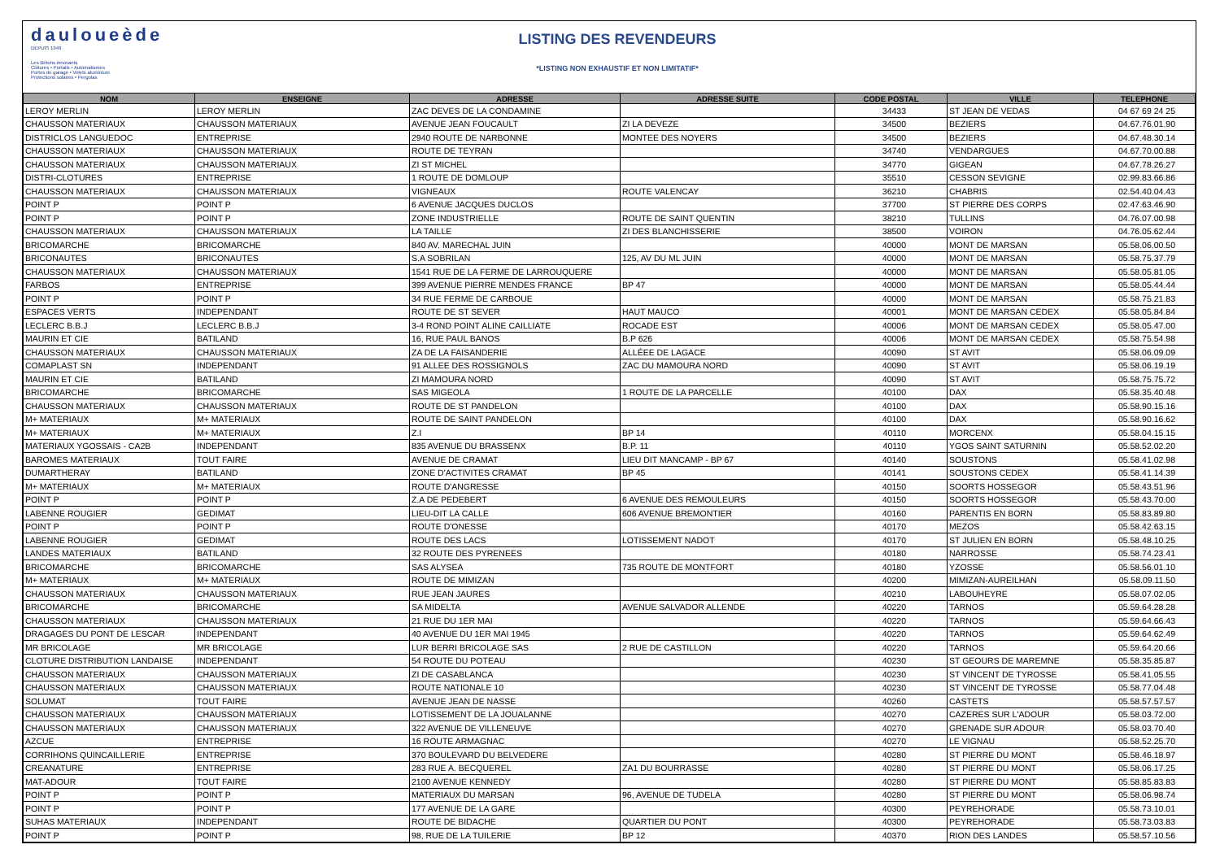dauloueède
DEPUIS 1949
Les Bétons innovants
Clôtures • Portails • Automatismes
Portes de garage • Volets aluminium
Protections solaires • Pergolas
LISTING DES REVENDEURS
*LISTING NON EXHAUSTIF ET NON LIMITATIF*
| NOM | ENSEIGNE | ADRESSE | ADRESSE SUITE | CODE POSTAL | VILLE | TELEPHONE |
| --- | --- | --- | --- | --- | --- | --- |
| LEROY MERLIN | LEROY MERLIN | ZAC DEVES DE LA CONDAMINE | | 34433 | ST JEAN DE VEDAS | 04 67 69 24 25 |
| CHAUSSON MATERIAUX | CHAUSSON MATERIAUX | AVENUE JEAN FOUCAULT | ZI LA DEVEZE | 34500 | BEZIERS | 04.67.76.01.90 |
| DISTRICLOS LANGUEDOC | ENTREPRISE | 2940 ROUTE DE NARBONNE | MONTEE DES NOYERS | 34500 | BEZIERS | 04.67.48.30.14 |
| CHAUSSON MATERIAUX | CHAUSSON MATERIAUX | ROUTE DE TEYRAN | | 34740 | VENDARGUES | 04.67.70.00.88 |
| CHAUSSON MATERIAUX | CHAUSSON MATERIAUX | ZI ST MICHEL | | 34770 | GIGEAN | 04.67.78.26.27 |
| DISTRI-CLOTURES | ENTREPRISE | 1 ROUTE DE DOMLOUP | | 35510 | CESSON SEVIGNE | 02.99.83.66.86 |
| CHAUSSON MATERIAUX | CHAUSSON MATERIAUX | VIGNEAUX | ROUTE VALENCAY | 36210 | CHABRIS | 02.54.40.04.43 |
| POINT P | POINT P | 6 AVENUE JACQUES DUCLOS | | 37700 | ST PIERRE DES CORPS | 02.47.63.46.90 |
| POINT P | POINT P | ZONE INDUSTRIELLE | ROUTE DE SAINT QUENTIN | 38210 | TULLINS | 04.76.07.00.98 |
| CHAUSSON MATERIAUX | CHAUSSON MATERIAUX | LA TAILLE | ZI DES BLANCHISSERIE | 38500 | VOIRON | 04.76.05.62.44 |
| BRICOMARCHE | BRICOMARCHE | 840 AV. MARECHAL JUIN | | 40000 | MONT DE MARSAN | 05.58.06.00.50 |
| BRICONAUTES | BRICONAUTES | S.A SOBRILAN | 125, AV DU ML JUIN | 40000 | MONT DE MARSAN | 05.58.75.37.79 |
| CHAUSSON MATERIAUX | CHAUSSON MATERIAUX | 1541 RUE DE LA FERME DE LARROUQUERE | | 40000 | MONT DE MARSAN | 05.58.05.81.05 |
| FARBOS | ENTREPRISE | 399 AVENUE PIERRE MENDES FRANCE | BP 47 | 40000 | MONT DE MARSAN | 05.58.05.44.44 |
| POINT P | POINT P | 34 RUE FERME DE CARBOUE | | 40000 | MONT DE MARSAN | 05.58.75.21.83 |
| ESPACES VERTS | INDEPENDANT | ROUTE DE ST SEVER | HAUT MAUCO | 40001 | MONT DE MARSAN CEDEX | 05.58.05.84.84 |
| LECLERC B.B.J | LECLERC B.B.J | 3-4 ROND POINT ALINE CAILLIATE | ROCADE EST | 40006 | MONT DE MARSAN CEDEX | 05.58.05.47.00 |
| MAURIN ET CIE | BATILAND | 16, RUE PAUL BANOS | B.P 626 | 40006 | MONT DE MARSAN CEDEX | 05.58.75.54.98 |
| CHAUSSON MATERIAUX | CHAUSSON MATERIAUX | ZA DE LA FAISANDERIE | ALLÉEE DE LAGACE | 40090 | ST AVIT | 05.58.06.09.09 |
| COMAPLAST SN | INDEPENDANT | 91 ALLEE DES ROSSIGNOLS | ZAC DU MAMOURA NORD | 40090 | ST AVIT | 05.58.06.19.19 |
| MAURIN ET CIE | BATILAND | ZI MAMOURA NORD | | 40090 | ST AVIT | 05.58.75.75.72 |
| BRICOMARCHE | BRICOMARCHE | SAS MIGEOLA | 1 ROUTE DE LA PARCELLE | 40100 | DAX | 05.58.35.40.48 |
| CHAUSSON MATERIAUX | CHAUSSON MATERIAUX | ROUTE DE ST PANDELON | | 40100 | DAX | 05.58.90.15.16 |
| M+ MATERIAUX | M+ MATERIAUX | ROUTE DE SAINT PANDELON | | 40100 | DAX | 05.58.90.16.62 |
| M+ MATERIAUX | M+ MATERIAUX | Z.I | BP 14 | 40110 | MORCENX | 05.58.04.15.15 |
| MATERIAUX YGOSSAIS - CA2B | INDEPENDANT | 835 AVENUE DU BRASSENX | B.P. 11 | 40110 | YGOS SAINT SATURNIN | 05.58.52.02.20 |
| BAROMES MATERIAUX | TOUT FAIRE | AVENUE DE CRAMAT | LIEU DIT MANCAMP - BP 67 | 40140 | SOUSTONS | 05.58.41.02.98 |
| DUMARTHERAY | BATILAND | ZONE D'ACTIVITES CRAMAT | BP 45 | 40141 | SOUSTONS CEDEX | 05.58.41.14.39 |
| M+ MATERIAUX | M+ MATERIAUX | ROUTE D'ANGRESSE | | 40150 | SOORTS HOSSEGOR | 05.58.43.51.96 |
| POINT P | POINT P | Z.A DE PEDEBERT | 6 AVENUE DES REMOULEURS | 40150 | SOORTS HOSSEGOR | 05.58.43.70.00 |
| LABENNE ROUGIER | GEDIMAT | LIEU-DIT LA CALLE | 606 AVENUE BREMONTIER | 40160 | PARENTIS EN BORN | 05.58.83.89.80 |
| POINT P | POINT P | ROUTE D'ONESSE | | 40170 | MEZOS | 05.58.42.63.15 |
| LABENNE ROUGIER | GEDIMAT | ROUTE DES LACS | LOTISSEMENT NADOT | 40170 | ST JULIEN EN BORN | 05.58.48.10.25 |
| LANDES MATERIAUX | BATILAND | 32 ROUTE DES PYRENEES | | 40180 | NARROSSE | 05.58.74.23.41 |
| BRICOMARCHE | BRICOMARCHE | SAS ALYSEA | 735 ROUTE DE MONTFORT | 40180 | YZOSSE | 05.58.56.01.10 |
| M+ MATERIAUX | M+ MATERIAUX | ROUTE DE MIMIZAN | | 40200 | MIMIZAN-AUREILHAN | 05.58.09.11.50 |
| CHAUSSON MATERIAUX | CHAUSSON MATERIAUX | RUE JEAN JAURES | | 40210 | LABOUHEYRE | 05.58.07.02.05 |
| BRICOMARCHE | BRICOMARCHE | SA MIDELTA | AVENUE SALVADOR ALLENDE | 40220 | TARNOS | 05.59.64.28.28 |
| CHAUSSON MATERIAUX | CHAUSSON MATERIAUX | 21 RUE DU 1ER MAI | | 40220 | TARNOS | 05.59.64.66.43 |
| DRAGAGES DU PONT DE LESCAR | INDEPENDANT | 40 AVENUE DU 1ER MAI 1945 | | 40220 | TARNOS | 05.59.64.62.49 |
| MR BRICOLAGE | MR BRICOLAGE | LUR BERRI BRICOLAGE SAS | 2 RUE DE CASTILLON | 40220 | TARNOS | 05.59.64.20.66 |
| CLOTURE DISTRIBUTION LANDAISE | INDEPENDANT | 54 ROUTE DU POTEAU | | 40230 | ST GEOURS DE MAREMNE | 05.58.35.85.87 |
| CHAUSSON MATERIAUX | CHAUSSON MATERIAUX | ZI DE CASABLANCA | | 40230 | ST VINCENT DE TYROSSE | 05.58.41.05.55 |
| CHAUSSON MATERIAUX | CHAUSSON MATERIAUX | ROUTE NATIONALE 10 | | 40230 | ST VINCENT DE TYROSSE | 05.58.77.04.48 |
| SOLUMAT | TOUT FAIRE | AVENUE JEAN DE NASSE | | 40260 | CASTETS | 05.58.57.57.57 |
| CHAUSSON MATERIAUX | CHAUSSON MATERIAUX | LOTISSEMENT DE LA JOUALANNE | | 40270 | CAZERES SUR L'ADOUR | 05.58.03.72.00 |
| CHAUSSON MATERIAUX | CHAUSSON MATERIAUX | 322 AVENUE DE VILLENEUVE | | 40270 | GRENADE SUR ADOUR | 05.58.03.70.40 |
| AZCUE | ENTREPRISE | 16 ROUTE ARMAGNAC | | 40270 | LE VIGNAU | 05.58.52.25.70 |
| CORRIHONS QUINCAILLERIE | ENTREPRISE | 370 BOULEVARD DU BELVEDERE | | 40280 | ST PIERRE DU MONT | 05.58.46.18.97 |
| CREANATURE | ENTREPRISE | 283 RUE A. BECQUEREL | ZA1 DU BOURRASSE | 40280 | ST PIERRE DU MONT | 05.58.06.17.25 |
| MAT-ADOUR | TOUT FAIRE | 2100 AVENUE KENNEDY | | 40280 | ST PIERRE DU MONT | 05.58.85.83.83 |
| POINT P | POINT P | MATERIAUX DU MARSAN | 96, AVENUE DE TUDELA | 40280 | ST PIERRE DU MONT | 05.58.06.98.74 |
| POINT P | POINT P | 177 AVENUE DE LA GARE | | 40300 | PEYREHORADE | 05.58.73.10.01 |
| SUHAS MATERIAUX | INDEPENDANT | ROUTE DE BIDACHE | QUARTIER DU PONT | 40300 | PEYREHORADE | 05.58.73.03.83 |
| POINT P | POINT P | 98, RUE DE LA TUILERIE | BP 12 | 40370 | RION DES LANDES | 05.58.57.10.56 |